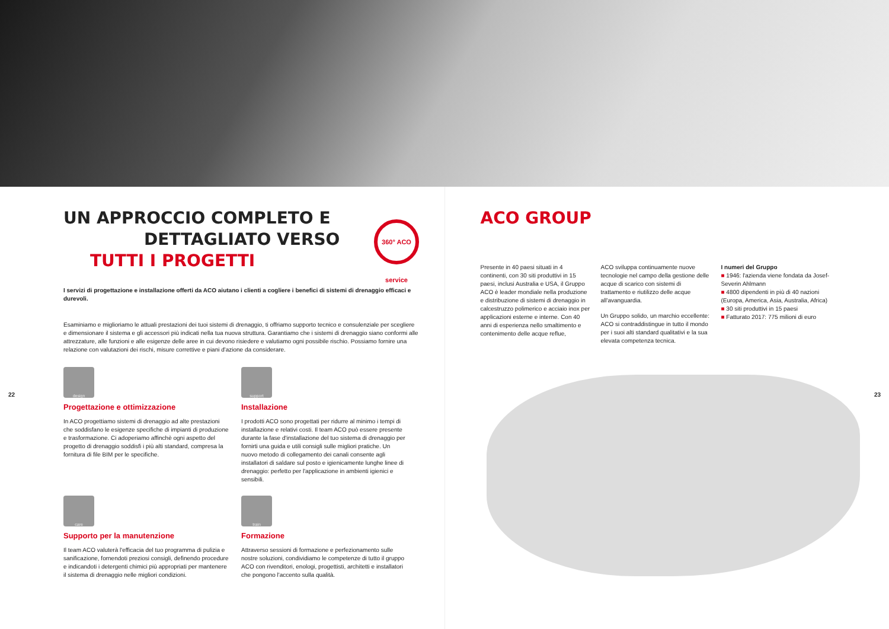22
UN APPROCCIO COMPLETO E
DETTAGLIATO VERSO
TUTTI I PROGETTI
360° ACO service
I servizi di progettazione e installazione offerti da ACO aiutano i clienti a cogliere i benefici di sistemi di drenaggio efficaci e durevoli.
Esaminiamo e miglioriamo le attuali prestazioni dei tuoi sistemi di drenaggio, ti offriamo supporto tecnico e consulenziale per scegliere e dimensionare il sistema e gli accessori più indicati nella tua nuova struttura. Garantiamo che i sistemi di drenaggio siano conformi alle attrezzature, alle funzioni e alle esigenze delle aree in cui devono risiedere e valutiamo ogni possibile rischio. Possiamo fornire una relazione con valutazioni dei rischi, misure correttive e piani d'azione da considerare.
design
Progettazione e ottimizzazione
In ACO progettiamo sistemi di drenaggio ad alte prestazioni che soddisfano le esigenze specifiche di impianti di produzione e trasformazione. Ci adoperiamo affinchè ogni aspetto del progetto di drenaggio soddisfi i più alti standard, compresa la fornitura di file BIM per le specifiche.
support
Installazione
I prodotti ACO sono progettati per ridurre al minimo i tempi di installazione e relativi costi. Il team ACO può essere presente durante la fase d'installazione del tuo sistema di drenaggio per fornirti una guida e utili consigli sulle migliori pratiche. Un nuovo metodo di collegamento dei canali consente agli installatori di saldare sul posto e igienicamente lunghe linee di drenaggio: perfetto per l'applicazione in ambienti igienici e sensibili.
care
Supporto per la manutenzione
Il team ACO valuterà l'efficacia del tuo programma di pulizia e sanificazione, fornendoti preziosi consigli, definendo procedure e indicandoti i detergenti chimici più appropriati per mantenere il sistema di drenaggio nelle migliori condizioni.
train
Formazione
Attraverso sessioni di formazione e perfezionamento sulle nostre soluzioni, condividiamo le competenze di tutto il gruppo ACO con rivenditori, enologi, progettisti, architetti e installatori che pongono l'accento sulla qualità.
23
ACO GROUP
Presente in 40 paesi situati in 4 continenti, con 30 siti produttivi in 15 paesi, inclusi Australia e USA, il Gruppo ACO è leader mondiale nella produzione e distribuzione di sistemi di drenaggio in calcestruzzo polimerico e acciaio inox per applicazioni esterne e interne. Con 40 anni di esperienza nello smaltimento e contenimento delle acque reflue,
ACO sviluppa continuamente nuove tecnologie nel campo della gestione delle acque di scarico con sistemi di trattamento e riutilizzo delle acque all'avanguardia.
Un Gruppo solido, un marchio eccellente: ACO si contraddistingue in tutto il mondo per i suoi alti standard qualitativi e la sua elevata competenza tecnica.
I numeri del Gruppo
■ 1946: l'azienda viene fondata da Josef-Severin Ahlmann
■ 4800 dipendenti in più di 40 nazioni (Europa, America, Asia, Australia, Africa)
■ 30 siti produttivi in 15 paesi
■ Fatturato 2017: 775 milioni di euro